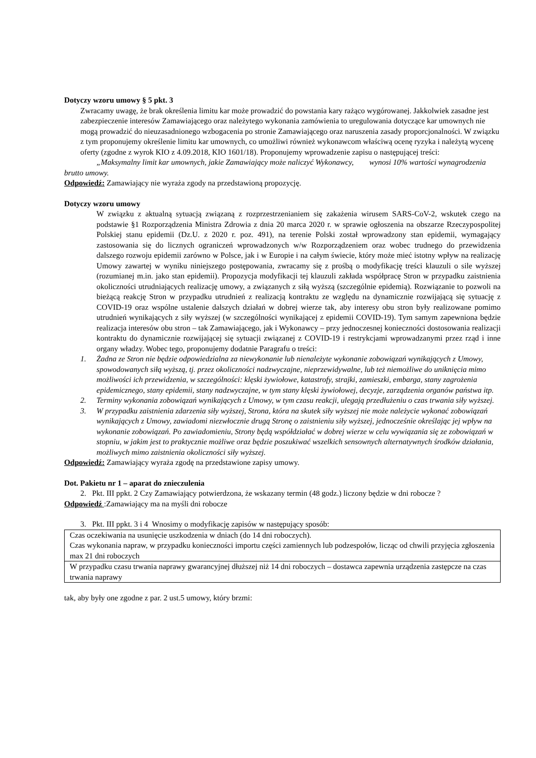Dotyczy wzoru umowy § 5 pkt. 3
Zwracamy uwagę, że brak określenia limitu kar może prowadzić do powstania kary rażąco wygórowanej. Jakkolwiek zasadne jest zabezpieczenie interesów Zamawiającego oraz należytego wykonania zamówienia to uregulowania dotyczące kar umownych nie mogą prowadzić do nieuzasadnionego wzbogacenia po stronie Zamawiającego oraz naruszenia zasady proporcjonalności. W związku z tym proponujemy określenie limitu kar umownych, co umożliwi również wykonawcom właściwą ocenę ryzyka i należytą wycenę oferty (zgodne z wyrok KIO z 4.09.2018, KIO 1601/18). Proponujemy wprowadzenie zapisu o następującej treści:
„Maksymalny limit kar umownych, jakie Zamawiający może naliczyć Wykonawcy, wynosi 10% wartości wynagrodzenia brutto umowy.
Odpowiedź: Zamawiający nie wyraża zgody na przedstawioną propozycję.
Dotyczy wzoru umowy
W związku z aktualną sytuacją związaną z rozprzestrzenianiem się zakażenia wirusem SARS-CoV-2, wskutek czego na podstawie §1 Rozporządzenia Ministra Zdrowia z dnia 20 marca 2020 r. w sprawie ogłoszenia na obszarze Rzeczypospolitej Polskiej stanu epidemii (Dz.U. z 2020 r. poz. 491), na terenie Polski został wprowadzony stan epidemii, wymagający zastosowania się do licznych ograniczeń wprowadzonych w/w Rozporządzeniem oraz wobec trudnego do przewidzenia dalszego rozwoju epidemii zarówno w Polsce, jak i w Europie i na całym świecie, który może mieć istotny wpływ na realizację Umowy zawartej w wyniku niniejszego postępowania, zwracamy się z prośbą o modyfikację treści klauzuli o sile wyższej (rozumianej m.in. jako stan epidemii). Propozycja modyfikacji tej klauzuli zakłada współpracę Stron w przypadku zaistnienia okoliczności utrudniających realizację umowy, a związanych z siłą wyższą (szczególnie epidemią). Rozwiązanie to pozwoli na bieżącą reakcję Stron w przypadku utrudnień z realizacją kontraktu ze względu na dynamicznie rozwijającą się sytuację z COVID-19 oraz wspólne ustalenie dalszych działań w dobrej wierze tak, aby interesy obu stron były realizowane pomimo utrudnień wynikających z siły wyższej (w szczególności wynikającej z epidemii COVID-19). Tym samym zapewniona będzie realizacja interesów obu stron – tak Zamawiającego, jak i Wykonawcy – przy jednoczesnej konieczności dostosowania realizacji kontraktu do dynamicznie rozwijającej się sytuacji związanej z COVID-19 i restrykcjami wprowadzanymi przez rząd i inne organy władzy. Wobec tego, proponujemy dodatnie Paragrafu o treści:
1. Żadna ze Stron nie będzie odpowiedzialna za niewykonanie lub nienależyte wykonanie zobowiązań wynikających z Umowy, spowodowanych siłą wyższą, tj. przez okoliczności nadzwyczajne, nieprzewidywalne, lub też niemożliwe do uniknięcia mimo możliwości ich przewidzenia, w szczególności: klęski żywiołowe, katastrofy, strajki, zamieszki, embarga, stany zagrożenia epidemicznego, stany epidemii, stany nadzwyczajne, w tym stany klęski żywiołowej, decyzje, zarządzenia organów państwa itp.
2. Terminy wykonania zobowiązań wynikających z Umowy, w tym czasu reakcji, ulegają przedłużeniu o czas trwania siły wyższej.
3. W przypadku zaistnienia zdarzenia siły wyższej, Strona, która na skutek siły wyższej nie może należycie wykonać zobowiązań wynikających z Umowy, zawiadomi niezwłocznie drugą Stronę o zaistnieniu siły wyższej, jednocześnie określając jej wpływ na wykonanie zobowiązań. Po zawiadomieniu, Strony będą współdziałać w dobrej wierze w celu wywiązania się ze zobowiązań w stopniu, w jakim jest to praktycznie możliwe oraz będzie poszukiwać wszelkich sensownych alternatywnych środków działania, możliwych mimo zaistnienia okoliczności siły wyższej.
Odpowiedź: Zamawiający wyraża zgodę na przedstawione zapisy umowy.
Dot. Pakietu nr 1 – aparat do znieczulenia
2. Pkt. III ppkt. 2 Czy Zamawiający potwierdzona, że wskazany termin (48 godz.) liczony będzie w dni robocze ?
Odpowiedź :Zamawiający ma na myśli dni robocze
3. Pkt. III ppkt. 3 i 4 Wnosimy o modyfikację zapisów w następujący sposób:
| Czas oczekiwania na usunięcie uszkodzenia w dniach (do 14 dni roboczych). Czas wykonania napraw, w przypadku konieczności importu części zamiennych lub podzespołów, licząc od chwili przyjęcia zgłoszenia max 21 dni roboczych |
| W przypadku czasu trwania naprawy gwarancyjnej dłuższej niż 14 dni roboczych – dostawca zapewnia urządzenia zastępcze na czas trwania naprawy |
tak, aby były one zgodne z par. 2 ust.5 umowy, który brzmi: